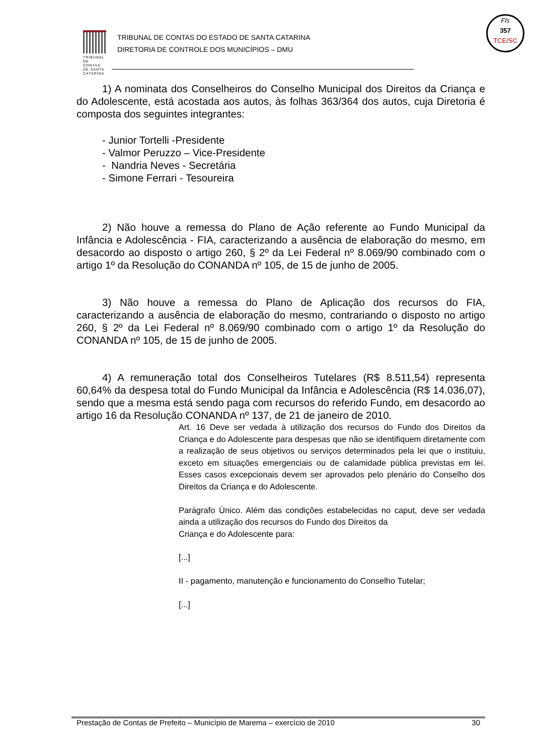TRIBUNAL DE CONTAS DE SANTA CATARINA
TRIBUNAL DE CONTAS DO ESTADO DE SANTA CATARINA
DIRETORIA DE CONTROLE DOS MUNICÍPIOS – DMU
Fls
357
TCE/SC
1) A nominata dos Conselheiros do Conselho Municipal dos Direitos da Criança e do Adolescente, está acostada aos autos, às folhas 363/364 dos autos, cuja Diretoria é composta dos seguintes integrantes:
- Junior Tortelli -Presidente
- Valmor Peruzzo – Vice-Presidente
- Nandria Neves - Secretária
- Simone Ferrari - Tesoureira
2) Não houve a remessa do Plano de Ação referente ao Fundo Municipal da Infância e Adolescência - FIA, caracterizando a ausência de elaboração do mesmo, em desacordo ao disposto o artigo 260, § 2º da Lei Federal nº 8.069/90 combinado com o artigo 1º da Resolução do CONANDA nº 105, de 15 de junho de 2005.
3) Não houve a remessa do Plano de Aplicação dos recursos do FIA, caracterizando a ausência de elaboração do mesmo, contrariando o disposto no artigo 260, § 2º da Lei Federal nº 8.069/90 combinado com o artigo 1º da Resolução do CONANDA nº 105, de 15 de junho de 2005.
4) A remuneração total dos Conselheiros Tutelares (R$ 8.511,54) representa 60,64% da despesa total do Fundo Municipal da Infância e Adolescência (R$ 14.036,07), sendo que a mesma está sendo paga com recursos do referido Fundo, em desacordo ao artigo 16 da Resolução CONANDA nº 137, de 21 de janeiro de 2010.
Art. 16 Deve ser vedada à utilização dos recursos do Fundo dos Direitos da Criança e do Adolescente para despesas que não se identifiquem diretamente com a realização de seus objetivos ou serviços determinados pela lei que o instituiu, exceto em situações emergenciais ou de calamidade pública previstas em lei. Esses casos excepcionais devem ser aprovados pelo plenário do Conselho dos Direitos da Criança e do Adolescente.
Parágrafo Único. Além das condições estabelecidas no caput, deve ser vedada ainda a utilização dos recursos do Fundo dos Direitos da
Criança e do Adolescente para:
[...]
II - pagamento, manutenção e funcionamento do Conselho Tutelar;
[...]
Prestação de Contas de Prefeito – Município de Marema – exercício de 2010 30